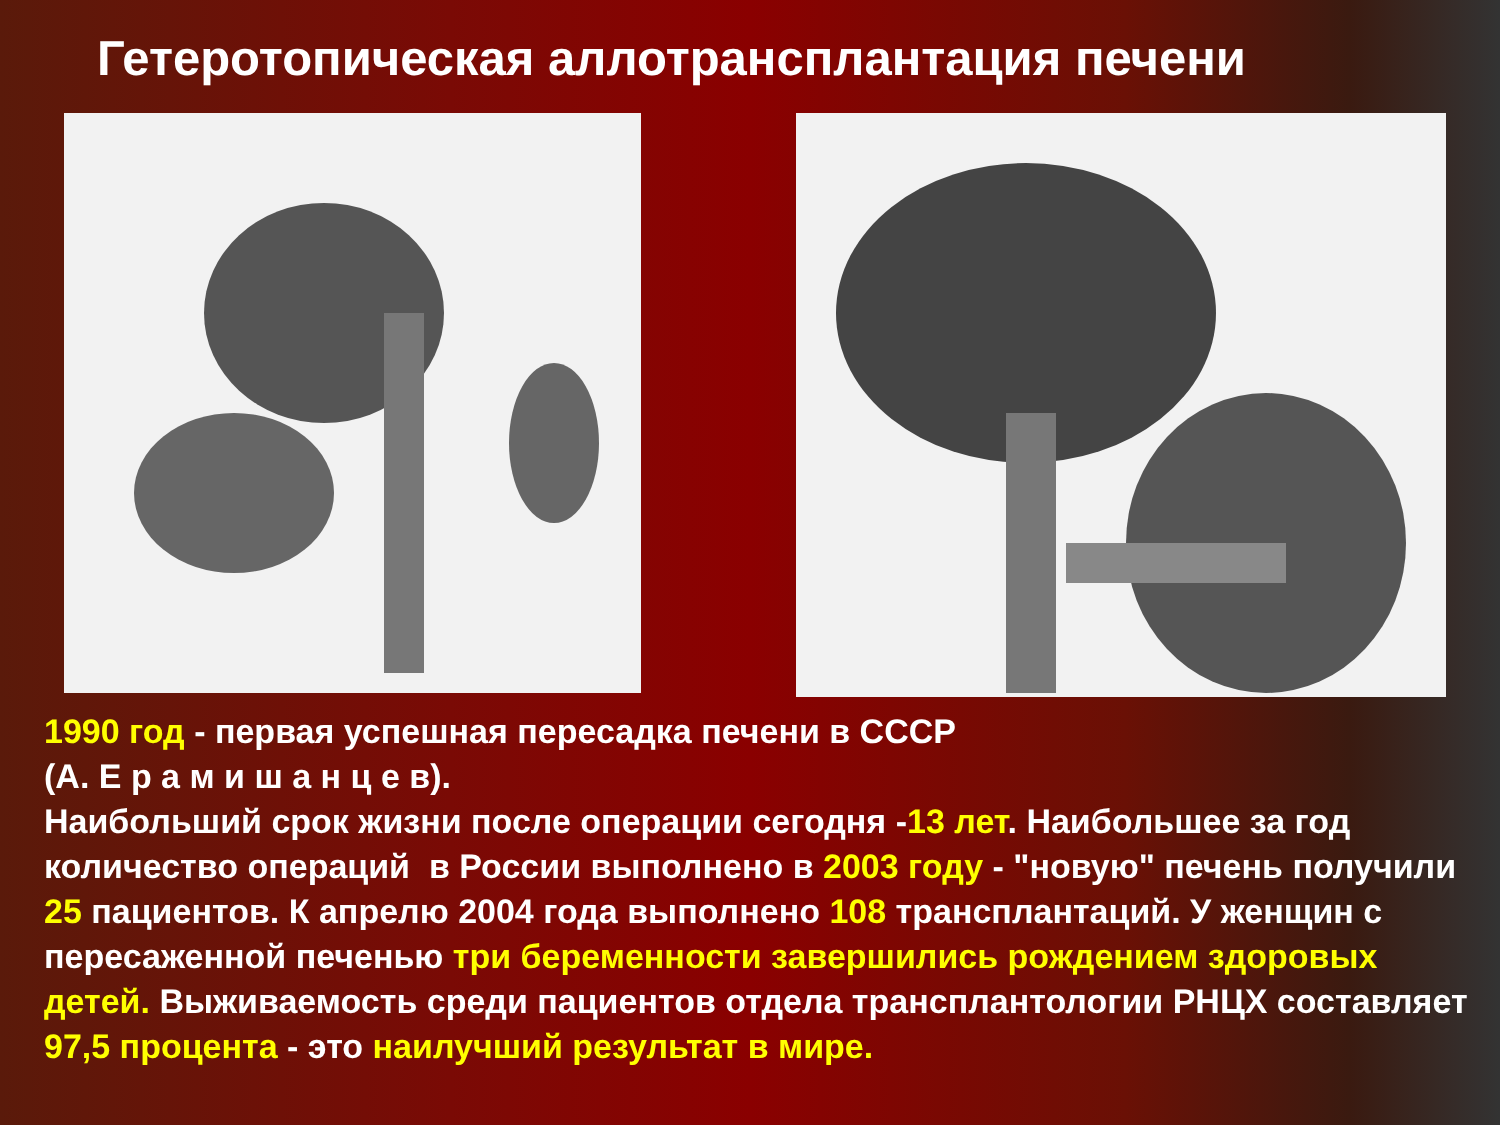Гетеротопическая аллотрансплантация печени
1990 год - первая успешная пересадка печени в СССР
(А. Е р а м и ш а н ц е в).
Наибольший срок жизни после операции сегодня -13 лет. Наибольшее за год количество операций в России выполнено в 2003 году - "новую" печень получили 25 пациентов. К апрелю 2004 года выполнено 108 трансплантаций. У женщин с пересаженной печенью три беременности завершились рождением здоровых детей. Выживаемость среди пациентов отдела трансплантологии РНЦХ составляет 97,5 процента - это наилучший результат в мире.